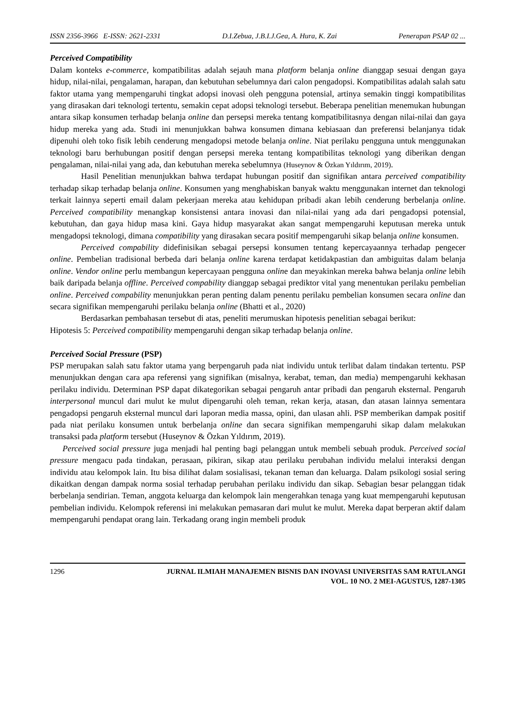ISSN 2356-3966 E-ISSN: 2621-2331 D.I.Zebua, J.B.I.J.Gea, A. Hura, K. Zai Penerapan PSAP 02 ...
Perceived Compatibility
Dalam konteks e-commerce, kompatibilitas adalah sejauh mana platform belanja online dianggap sesuai dengan gaya hidup, nilai-nilai, pengalaman, harapan, dan kebutuhan sebelumnya dari calon pengadopsi. Kompatibilitas adalah salah satu faktor utama yang mempengaruhi tingkat adopsi inovasi oleh pengguna potensial, artinya semakin tinggi kompatibilitas yang dirasakan dari teknologi tertentu, semakin cepat adopsi teknologi tersebut. Beberapa penelitian menemukan hubungan antara sikap konsumen terhadap belanja online dan persepsi mereka tentang kompatibilitasnya dengan nilai-nilai dan gaya hidup mereka yang ada. Studi ini menunjukkan bahwa konsumen dimana kebiasaan dan preferensi belanjanya tidak dipenuhi oleh toko fisik lebih cenderung mengadopsi metode belanja online. Niat perilaku pengguna untuk menggunakan teknologi baru berhubungan positif dengan persepsi mereka tentang kompatibilitas teknologi yang diberikan dengan pengalaman, nilai-nilai yang ada, dan kebutuhan mereka sebelumnya (Huseynov & Özkan Yıldırım, 2019).
Hasil Penelitian menunjukkan bahwa terdapat hubungan positif dan signifikan antara perceived compatibility terhadap sikap terhadap belanja online. Konsumen yang menghabiskan banyak waktu menggunakan internet dan teknologi terkait lainnya seperti email dalam pekerjaan mereka atau kehidupan pribadi akan lebih cenderung berbelanja online. Perceived compatibility menangkap konsistensi antara inovasi dan nilai-nilai yang ada dari pengadopsi potensial, kebutuhan, dan gaya hidup masa kini. Gaya hidup masyarakat akan sangat mempengaruhi keputusan mereka untuk mengadopsi teknologi, dimana compatibility yang dirasakan secara positif mempengaruhi sikap belanja online konsumen.
Perceived compability didefinisikan sebagai persepsi konsumen tentang kepercayaannya terhadap pengecer online. Pembelian tradisional berbeda dari belanja online karena terdapat ketidakpastian dan ambiguitas dalam belanja online. Vendor online perlu membangun kepercayaan pengguna online dan meyakinkan mereka bahwa belanja online lebih baik daripada belanja offline. Perceived compability dianggap sebagai prediktor vital yang menentukan perilaku pembelian online. Perceived compability menunjukkan peran penting dalam penentu perilaku pembelian konsumen secara online dan secara signifikan mempengaruhi perilaku belanja online (Bhatti et al., 2020)
Berdasarkan pembahasan tersebut di atas, peneliti merumuskan hipotesis penelitian sebagai berikut:
Hipotesis 5: Perceived compatibility mempengaruhi dengan sikap terhadap belanja online.
Perceived Social Pressure (PSP)
PSP merupakan salah satu faktor utama yang berpengaruh pada niat individu untuk terlibat dalam tindakan tertentu. PSP menunjukkan dengan cara apa referensi yang signifikan (misalnya, kerabat, teman, dan media) mempengaruhi kekhasan perilaku individu. Determinan PSP dapat dikategorikan sebagai pengaruh antar pribadi dan pengaruh eksternal. Pengaruh interpersonal muncul dari mulut ke mulut dipengaruhi oleh teman, rekan kerja, atasan, dan atasan lainnya sementara pengadopsi pengaruh eksternal muncul dari laporan media massa, opini, dan ulasan ahli. PSP memberikan dampak positif pada niat perilaku konsumen untuk berbelanja online dan secara signifikan mempengaruhi sikap dalam melakukan transaksi pada platform tersebut (Huseynov & Özkan Yıldırım, 2019).
Perceived social pressure juga menjadi hal penting bagi pelanggan untuk membeli sebuah produk. Perceived social pressure mengacu pada tindakan, perasaan, pikiran, sikap atau perilaku perubahan individu melalui interaksi dengan individu atau kelompok lain. Itu bisa dilihat dalam sosialisasi, tekanan teman dan keluarga. Dalam psikologi sosial sering dikaitkan dengan dampak norma sosial terhadap perubahan perilaku individu dan sikap. Sebagian besar pelanggan tidak berbelanja sendirian. Teman, anggota keluarga dan kelompok lain mengerahkan tenaga yang kuat mempengaruhi keputusan pembelian individu. Kelompok referensi ini melakukan pemasaran dari mulut ke mulut. Mereka dapat berperan aktif dalam mempengaruhi pendapat orang lain. Terkadang orang ingin membeli produk
1296 JURNAL ILMIAH MANAJEMEN BISNIS DAN INOVASI UNIVERSITAS SAM RATULANGI
VOL. 10 NO. 2 MEI-AGUSTUS, 1287-1305